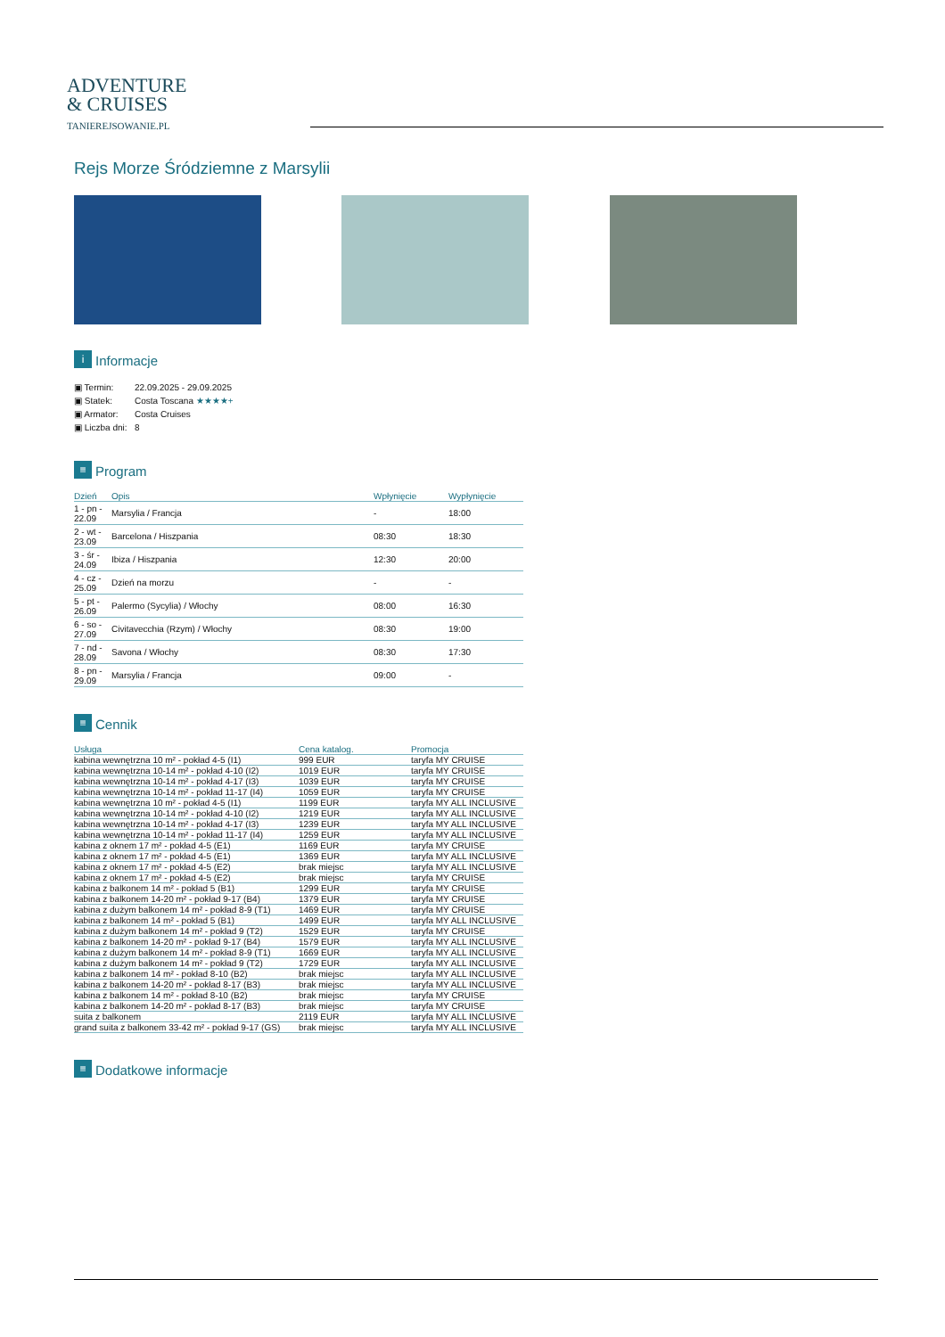ADVENTURE
& CRUISES
TANIEREJSOWANIE.PL
Rejs Morze Śródziemne z Marsylii
i Informacje
| ▣ Termin: | 22.09.2025 - 29.09.2025 |
| ▣ Statek: | Costa Toscana ★★★★+ |
| ▣ Armator: | Costa Cruises |
| ▣ Liczba dni: | 8 |
≡ Program
| Dzień | Opis | Wpłynięcie | Wypłynięcie |
| --- | --- | --- | --- |
| 1 - pn - 22.09 | Marsylia / Francja | - | 18:00 |
| 2 - wt - 23.09 | Barcelona / Hiszpania | 08:30 | 18:30 |
| 3 - śr - 24.09 | Ibiza / Hiszpania | 12:30 | 20:00 |
| 4 - cz - 25.09 | Dzień na morzu | - | - |
| 5 - pt - 26.09 | Palermo (Sycylia) / Włochy | 08:00 | 16:30 |
| 6 - so - 27.09 | Civitavecchia (Rzym) / Włochy | 08:30 | 19:00 |
| 7 - nd - 28.09 | Savona / Włochy | 08:30 | 17:30 |
| 8 - pn - 29.09 | Marsylia / Francja | 09:00 | - |
≡ Cennik
| Usługa | Cena katalog. | Promocja |
| --- | --- | --- |
| kabina wewnętrzna 10 m² - pokład 4-5 (I1) | 999 EUR | taryfa MY CRUISE |
| kabina wewnętrzna 10-14 m² - pokład 4-10 (I2) | 1019 EUR | taryfa MY CRUISE |
| kabina wewnętrzna 10-14 m² - pokład 4-17 (I3) | 1039 EUR | taryfa MY CRUISE |
| kabina wewnętrzna 10-14 m² - pokład 11-17 (I4) | 1059 EUR | taryfa MY CRUISE |
| kabina wewnętrzna 10 m² - pokład 4-5 (I1) | 1199 EUR | taryfa MY ALL INCLUSIVE |
| kabina wewnętrzna 10-14 m² - pokład 4-10 (I2) | 1219 EUR | taryfa MY ALL INCLUSIVE |
| kabina wewnętrzna 10-14 m² - pokład 4-17 (I3) | 1239 EUR | taryfa MY ALL INCLUSIVE |
| kabina wewnętrzna 10-14 m² - pokład 11-17 (I4) | 1259 EUR | taryfa MY ALL INCLUSIVE |
| kabina z oknem 17 m² - pokład 4-5 (E1) | 1169 EUR | taryfa MY CRUISE |
| kabina z oknem 17 m² - pokład 4-5 (E1) | 1369 EUR | taryfa MY ALL INCLUSIVE |
| kabina z oknem 17 m² - pokład 4-5 (E2) | brak miejsc | taryfa MY ALL INCLUSIVE |
| kabina z oknem 17 m² - pokład 4-5 (E2) | brak miejsc | taryfa MY CRUISE |
| kabina z balkonem 14 m² - pokład 5 (B1) | 1299 EUR | taryfa MY CRUISE |
| kabina z balkonem 14-20 m² - pokład 9-17 (B4) | 1379 EUR | taryfa MY CRUISE |
| kabina z dużym balkonem 14 m² - pokład 8-9 (T1) | 1469 EUR | taryfa MY CRUISE |
| kabina z balkonem 14 m² - pokład 5 (B1) | 1499 EUR | taryfa MY ALL INCLUSIVE |
| kabina z dużym balkonem 14 m² - pokład 9 (T2) | 1529 EUR | taryfa MY CRUISE |
| kabina z balkonem 14-20 m² - pokład 9-17 (B4) | 1579 EUR | taryfa MY ALL INCLUSIVE |
| kabina z dużym balkonem 14 m² - pokład 8-9 (T1) | 1669 EUR | taryfa MY ALL INCLUSIVE |
| kabina z dużym balkonem 14 m² - pokład 9 (T2) | 1729 EUR | taryfa MY ALL INCLUSIVE |
| kabina z balkonem 14 m² - pokład 8-10 (B2) | brak miejsc | taryfa MY ALL INCLUSIVE |
| kabina z balkonem 14-20 m² - pokład 8-17 (B3) | brak miejsc | taryfa MY ALL INCLUSIVE |
| kabina z balkonem 14 m² - pokład 8-10 (B2) | brak miejsc | taryfa MY CRUISE |
| kabina z balkonem 14-20 m² - pokład 8-17 (B3) | brak miejsc | taryfa MY CRUISE |
| suita z balkonem | 2119 EUR | taryfa MY ALL INCLUSIVE |
| grand suita z balkonem 33-42 m² - pokład 9-17 (GS) | brak miejsc | taryfa MY ALL INCLUSIVE |
≡ Dodatkowe informacje